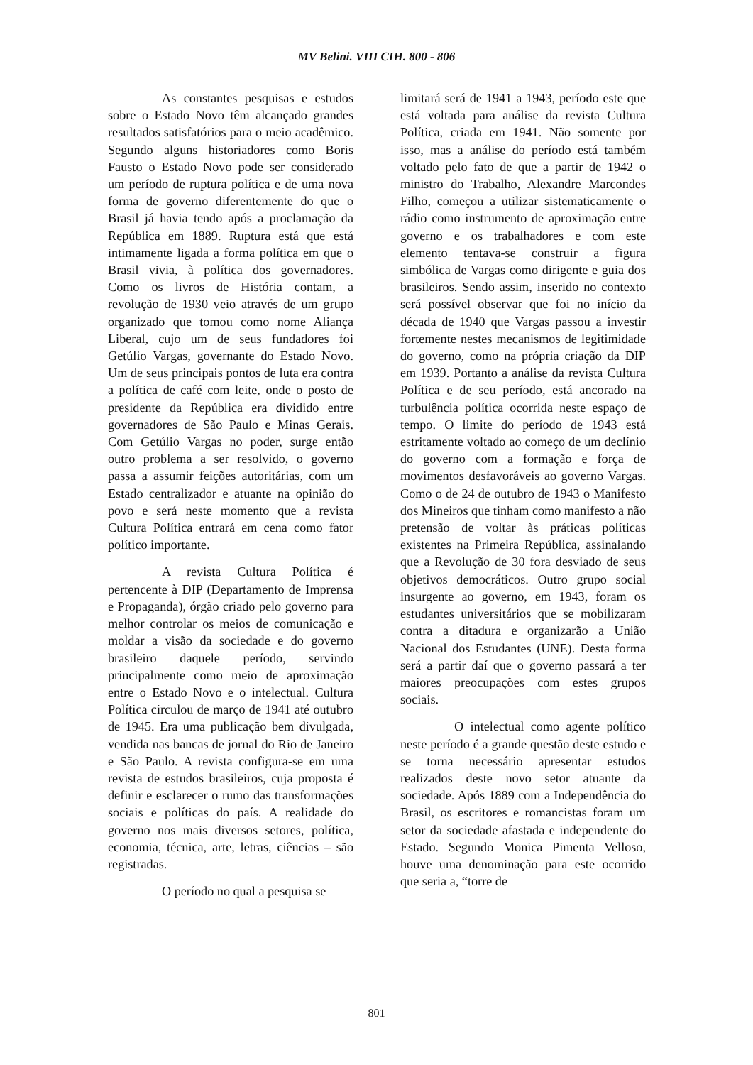MV Belini. VIII CIH. 800 - 806
As constantes pesquisas e estudos sobre o Estado Novo têm alcançado grandes resultados satisfatórios para o meio acadêmico. Segundo alguns historiadores como Boris Fausto o Estado Novo pode ser considerado um período de ruptura política e de uma nova forma de governo diferentemente do que o Brasil já havia tendo após a proclamação da República em 1889. Ruptura está que está intimamente ligada a forma política em que o Brasil vivia, à política dos governadores. Como os livros de História contam, a revolução de 1930 veio através de um grupo organizado que tomou como nome Aliança Liberal, cujo um de seus fundadores foi Getúlio Vargas, governante do Estado Novo. Um de seus principais pontos de luta era contra a política de café com leite, onde o posto de presidente da República era dividido entre governadores de São Paulo e Minas Gerais. Com Getúlio Vargas no poder, surge então outro problema a ser resolvido, o governo passa a assumir feições autoritárias, com um Estado centralizador e atuante na opinião do povo e será neste momento que a revista Cultura Política entrará em cena como fator político importante.
A revista Cultura Política é pertencente à DIP (Departamento de Imprensa e Propaganda), órgão criado pelo governo para melhor controlar os meios de comunicação e moldar a visão da sociedade e do governo brasileiro daquele período, servindo principalmente como meio de aproximação entre o Estado Novo e o intelectual. Cultura Política circulou de março de 1941 até outubro de 1945. Era uma publicação bem divulgada, vendida nas bancas de jornal do Rio de Janeiro e São Paulo. A revista configura-se em uma revista de estudos brasileiros, cuja proposta é definir e esclarecer o rumo das transformações sociais e políticas do país. A realidade do governo nos mais diversos setores, política, economia, técnica, arte, letras, ciências – são registradas.
O período no qual a pesquisa se
limitará será de 1941 a 1943, período este que está voltada para análise da revista Cultura Política, criada em 1941. Não somente por isso, mas a análise do período está também voltado pelo fato de que a partir de 1942 o ministro do Trabalho, Alexandre Marcondes Filho, começou a utilizar sistematicamente o rádio como instrumento de aproximação entre governo e os trabalhadores e com este elemento tentava-se construir a figura simbólica de Vargas como dirigente e guia dos brasileiros. Sendo assim, inserido no contexto será possível observar que foi no início da década de 1940 que Vargas passou a investir fortemente nestes mecanismos de legitimidade do governo, como na própria criação da DIP em 1939. Portanto a análise da revista Cultura Política e de seu período, está ancorado na turbulência política ocorrida neste espaço de tempo. O limite do período de 1943 está estritamente voltado ao começo de um declínio do governo com a formação e força de movimentos desfavoráveis ao governo Vargas. Como o de 24 de outubro de 1943 o Manifesto dos Mineiros que tinham como manifesto a não pretensão de voltar às práticas políticas existentes na Primeira República, assinalando que a Revolução de 30 fora desviado de seus objetivos democráticos. Outro grupo social insurgente ao governo, em 1943, foram os estudantes universitários que se mobilizaram contra a ditadura e organizarão a União Nacional dos Estudantes (UNE). Desta forma será a partir daí que o governo passará a ter maiores preocupações com estes grupos sociais.
O intelectual como agente político neste período é a grande questão deste estudo e se torna necessário apresentar estudos realizados deste novo setor atuante da sociedade. Após 1889 com a Independência do Brasil, os escritores e romancistas foram um setor da sociedade afastada e independente do Estado. Segundo Monica Pimenta Velloso, houve uma denominação para este ocorrido que seria a, “torre de
801